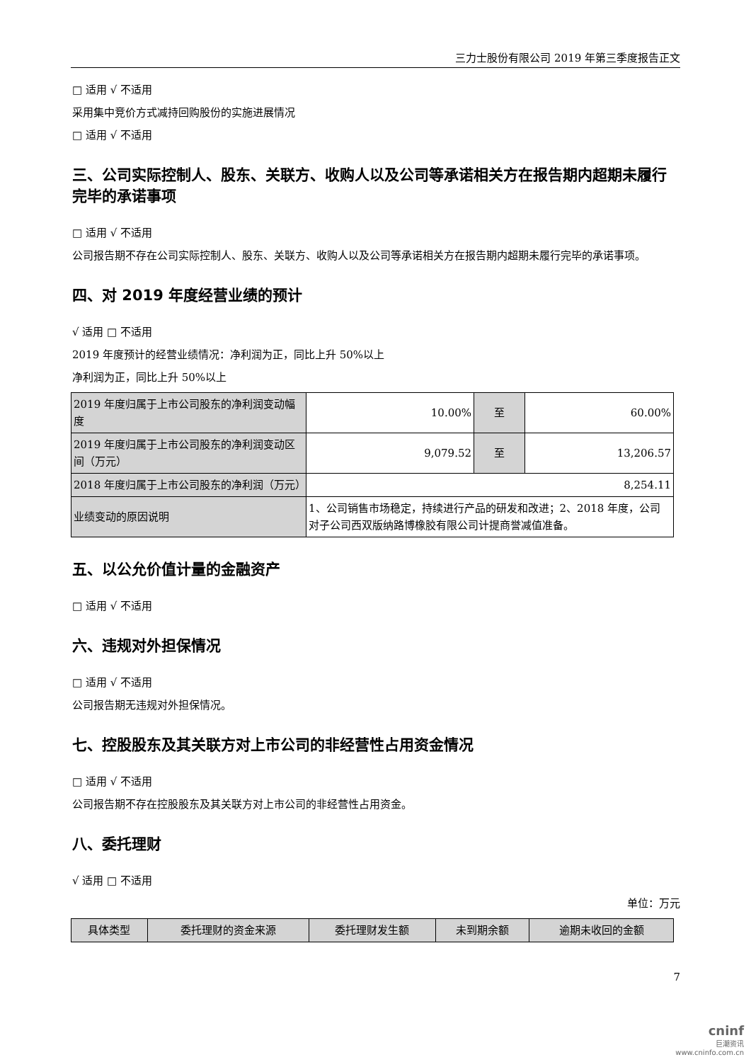三力士股份有限公司 2019 年第三季度报告正文
□ 适用 √ 不适用
采用集中竞价方式减持回购股份的实施进展情况
□ 适用 √ 不适用
三、公司实际控制人、股东、关联方、收购人以及公司等承诺相关方在报告期内超期未履行完毕的承诺事项
□ 适用 √ 不适用
公司报告期不存在公司实际控制人、股东、关联方、收购人以及公司等承诺相关方在报告期内超期未履行完毕的承诺事项。
四、对 2019 年度经营业绩的预计
√ 适用 □ 不适用
2019 年度预计的经营业绩情况：净利润为正，同比上升 50%以上
净利润为正，同比上升 50%以上
| 2019 年度归属于上市公司股东的净利润变动幅度 | 10.00% | 至 | 60.00% |
| 2019 年度归属于上市公司股东的净利润变动区间（万元） | 9,079.52 | 至 | 13,206.57 |
| 2018 年度归属于上市公司股东的净利润（万元） | 8,254.11 | | |
| 业绩变动的原因说明 | 1、公司销售市场稳定，持续进行产品的研发和改进；2、2018 年度，公司对子公司西双版纳路博橡胶有限公司计提商誉减值准备。 | | |
五、以公允价值计量的金融资产
□ 适用 √ 不适用
六、违规对外担保情况
□ 适用 √ 不适用
公司报告期无违规对外担保情况。
七、控股股东及其关联方对上市公司的非经营性占用资金情况
□ 适用 √ 不适用
公司报告期不存在控股股东及其关联方对上市公司的非经营性占用资金。
八、委托理财
√ 适用 □ 不适用
单位：万元
| 具体类型 | 委托理财的资金来源 | 委托理财发生额 | 未到期余额 | 逾期未收回的金额 |
7
cninf
巨潮资讯
www.cninfo.com.cn